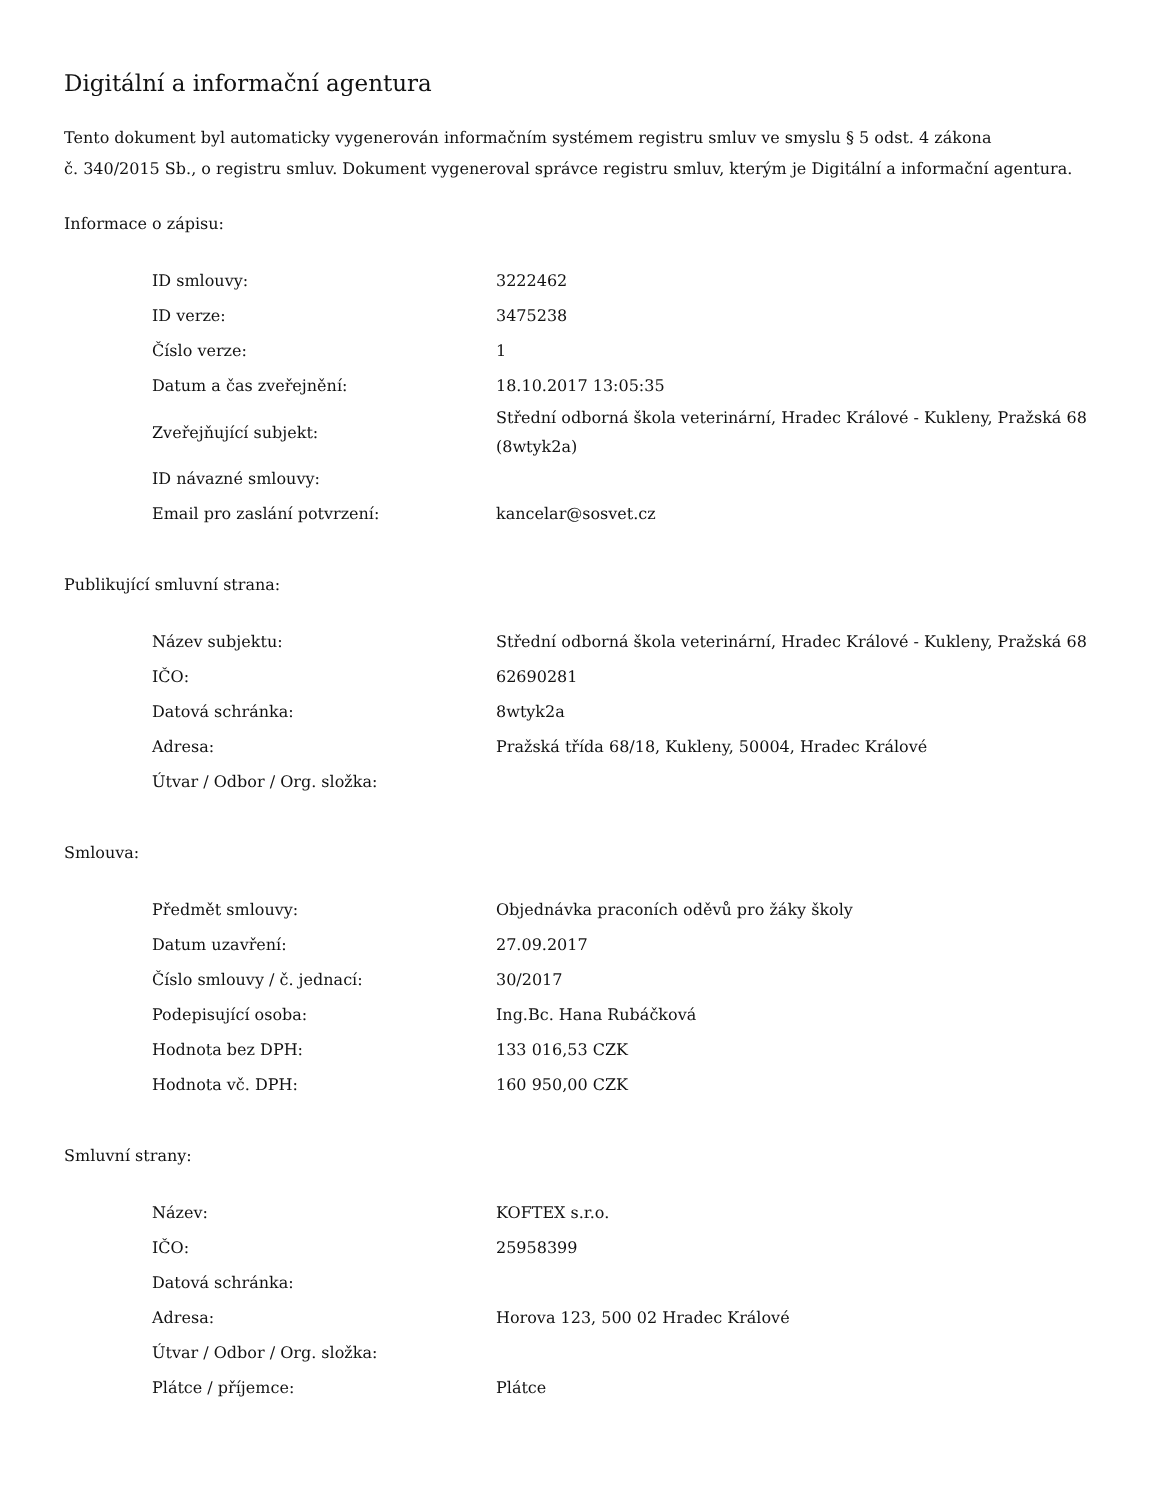Digitální a informační agentura
Tento dokument byl automaticky vygenerován informačním systémem registru smluv ve smyslu § 5 odst. 4 zákona
č. 340/2015 Sb., o registru smluv. Dokument vygeneroval správce registru smluv, kterým je Digitální a informační agentura.
Informace o zápisu:
| ID smlouvy: | 3222462 |
| ID verze: | 3475238 |
| Číslo verze: | 1 |
| Datum a čas zveřejnění: | 18.10.2017 13:05:35 |
| Zveřejňující subjekt: | Střední odborná škola veterinární, Hradec Králové - Kukleny, Pražská 68 (8wtyk2a) |
| ID návazné smlouvy: | |
| Email pro zaslání potvrzení: | kancelar@sosvet.cz |
Publikující smluvní strana:
| Název subjektu: | Střední odborná škola veterinární, Hradec Králové - Kukleny, Pražská 68 |
| IČO: | 62690281 |
| Datová schránka: | 8wtyk2a |
| Adresa: | Pražská třída 68/18, Kukleny, 50004, Hradec Králové |
| Útvar / Odbor / Org. složka: | |
Smlouva:
| Předmět smlouvy: | Objednávka praconích oděvů pro žáky školy |
| Datum uzavření: | 27.09.2017 |
| Číslo smlouvy / č. jednací: | 30/2017 |
| Podepisující osoba: | Ing.Bc. Hana Rubáčková |
| Hodnota bez DPH: | 133 016,53 CZK |
| Hodnota vč. DPH: | 160 950,00 CZK |
Smluvní strany:
| Název: | KOFTEX s.r.o. |
| IČO: | 25958399 |
| Datová schránka: | |
| Adresa: | Horova 123, 500 02 Hradec Králové |
| Útvar / Odbor / Org. složka: | |
| Plátce / příjemce: | Plátce |